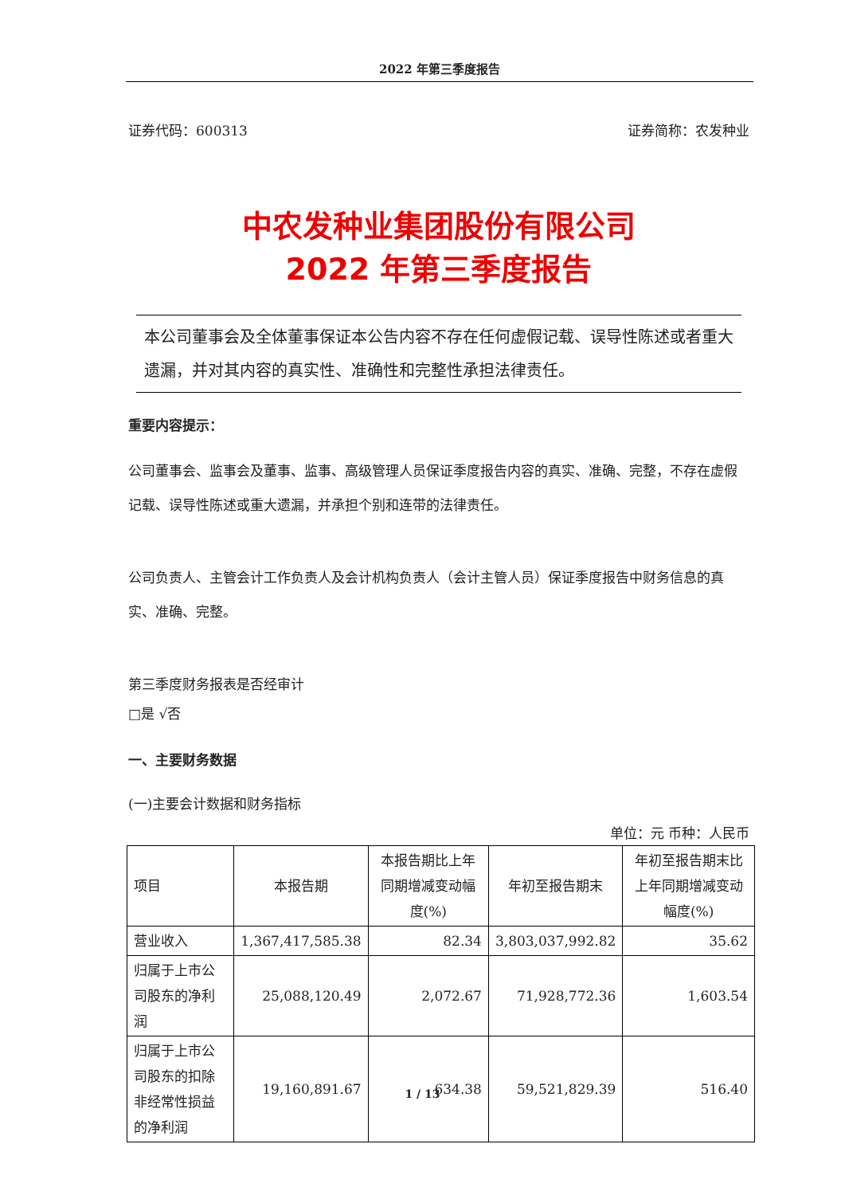2022 年第三季度报告
证券代码：600313 证券简称：农发种业
中农发种业集团股份有限公司
2022 年第三季度报告
本公司董事会及全体董事保证本公告内容不存在任何虚假记载、误导性陈述或者重大遗漏，并对其内容的真实性、准确性和完整性承担法律责任。
重要内容提示：
公司董事会、监事会及董事、监事、高级管理人员保证季度报告内容的真实、准确、完整，不存在虚假记载、误导性陈述或重大遗漏，并承担个别和连带的法律责任。
公司负责人、主管会计工作负责人及会计机构负责人（会计主管人员）保证季度报告中财务信息的真实、准确、完整。
第三季度财务报表是否经审计
□是 √否
一、主要财务数据
(一)主要会计数据和财务指标
单位：元 币种：人民币
| 项目 | 本报告期 | 本报告期比上年同期增减变动幅度(%) | 年初至报告期末 | 年初至报告期末比上年同期增减变动幅度(%) |
| --- | --- | --- | --- | --- |
| 营业收入 | 1,367,417,585.38 | 82.34 | 3,803,037,992.82 | 35.62 |
| 归属于上市公司股东的净利润 | 25,088,120.49 | 2,072.67 | 71,928,772.36 | 1,603.54 |
| 归属于上市公司股东的扣除非经常性损益的净利润 | 19,160,891.67 | 634.38 | 59,521,829.39 | 516.40 |
1 / 13